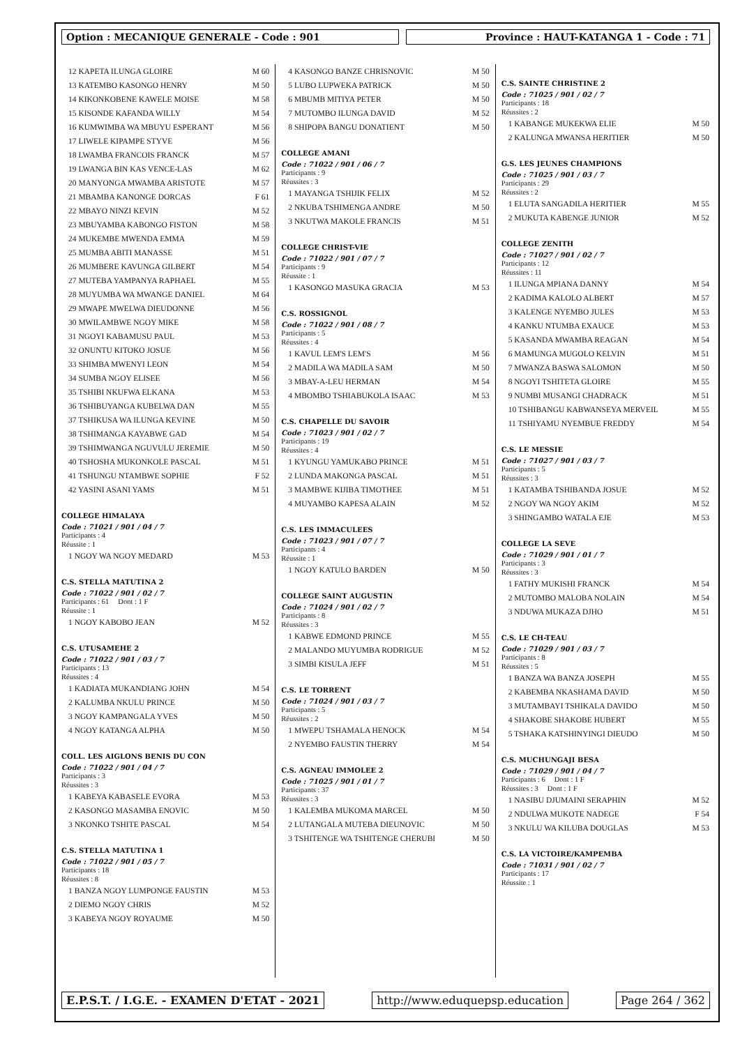Option : MECANIQUE GENERALE - Code : 901 Province : HAUT-KATANGA 1 - Code : 71
12 KAPETA ILUNGA GLOIRE M 60
13 KATEMBO KASONGO HENRY M 50
14 KIKONKOBENE KAWELE MOISE M 58
15 KISONDE KAFANDA WILLY M 54
16 KUMWIMBA WA MBUYU ESPERANT M 56
17 LIWELE KIPAMPE STYVE M 56
18 LWAMBA FRANCOIS FRANCK M 57
19 LWANGA BIN KAS VENCE-LAS M 62
20 MANYONGA MWAMBA ARISTOTE M 57
21 MBAMBA KANONGE DORCAS F 61
22 MBAYO NINZI KEVIN M 52
23 MBUYAMBA KABONGO FISTON M 58
24 MUKEMBE MWENDA EMMA M 59
25 MUMBA ABITI MANASSE M 51
26 MUMBERE KAVUNGA GILBERT M 54
27 MUTEBA YAMPANYA RAPHAEL M 55
28 MUYUMBA WA MWANGE DANIEL M 64
29 MWAPE MWELWA DIEUDONNE M 56
30 MWILAMBWE NGOY MIKE M 58
31 NGOYI KABAMUSU PAUL M 53
32 ONUNTU KITOKO JOSUE M 56
33 SHIMBA MWENYI LEON M 54
34 SUMBA NGOY ELISEE M 56
35 TSHIBI NKUFWA ELKANA M 53
36 TSHIBUYANGA KUBELWA DAN M 55
37 TSHIKUSA WA ILUNGA KEVINE M 50
38 TSHIMANGA KAYABWE GAD M 54
39 TSHIMWANGA NGUVULU JEREMIE M 50
40 TSHOSHA MUKONKOLE PASCAL M 51
41 TSHUNGU NTAMBWE SOPHIE F 52
42 YASINI ASANI YAMS M 51
COLLEGE HIMALAYA
Code : 71021 / 901 / 04 / 7
Participants : 4
Réussite : 1
1 NGOY WA NGOY MEDARD M 53
C.S. STELLA MATUTINA 2
Code : 71022 / 901 / 02 / 7
Participants : 61 Dont : 1 F
Réussite : 1
1 NGOY KABOBO JEAN M 52
C.S. UTUSAMEHE 2
Code : 71022 / 901 / 03 / 7
Participants : 13
Réussites : 4
1 KADIATA MUKANDIANG JOHN M 54
2 KALUMBA NKULU PRINCE M 50
3 NGOY KAMPANGALA YVES M 50
4 NGOY KATANGA ALPHA M 50
COLL. LES AIGLONS BENIS DU CON
Code : 71022 / 901 / 04 / 7
Participants : 3
Réussites : 3
1 KABEYA KABASELE EVORA M 53
2 KASONGO MASAMBA ENOVIC M 50
3 NKONKO TSHITE PASCAL M 54
C.S. STELLA MATUTINA 1
Code : 71022 / 901 / 05 / 7
Participants : 18
Réussites : 8
1 BANZA NGOY LUMPONGE FAUSTIN M 53
2 DIEMO NGOY CHRIS M 52
3 KABEYA NGOY ROYAUME M 50
4 KASONGO BANZE CHRISNOVIC M 50
5 LUBO LUPWEKA PATRICK M 50
6 MBUMB MITIYA PETER M 50
7 MUTOMBO ILUNGA DAVID M 52
8 SHIPOPA BANGU DONATIENT M 50
COLLEGE AMANI
Code : 71022 / 901 / 06 / 7
Participants : 9
Réussites : 3
1 MAYANGA TSHIJIK FELIX M 52
2 NKUBA TSHIMENGA ANDRE M 50
3 NKUTWA MAKOLE FRANCIS M 51
COLLEGE CHRIST-VIE
Code : 71022 / 901 / 07 / 7
Participants : 9
Réussite : 1
1 KASONGO MASUKA GRACIA M 53
C.S. ROSSIGNOL
Code : 71022 / 901 / 08 / 7
Participants : 5
Réussites : 4
1 KAVUL LEM'S LEM'S M 56
2 MADILA WA MADILA SAM M 50
3 MBAY-A-LEU HERMAN M 54
4 MBOMBO TSHIABUKOLA ISAAC M 53
C.S. CHAPELLE DU SAVOIR
Code : 71023 / 901 / 02 / 7
Participants : 19
Réussites : 4
1 KYUNGU YAMUKABO PRINCE M 51
2 LUNDA MAKONGA PASCAL M 51
3 MAMBWE KIJIBA TIMOTHEE M 51
4 MUYAMBO KAPESA ALAIN M 52
C.S. LES IMMACULEES
Code : 71023 / 901 / 07 / 7
Participants : 4
Réussite : 1
1 NGOY KATULO BARDEN M 50
COLLEGE SAINT AUGUSTIN
Code : 71024 / 901 / 02 / 7
Participants : 8
Réussites : 3
1 KABWE EDMOND PRINCE M 55
2 MALANDO MUYUMBA RODRIGUE M 52
3 SIMBI KISULA JEFF M 51
C.S. LE TORRENT
Code : 71024 / 901 / 03 / 7
Participants : 5
Réussites : 2
1 MWEPU TSHAMALA HENOCK M 54
2 NYEMBO FAUSTIN THERRY M 54
C.S. AGNEAU IMMOLEE 2
Code : 71025 / 901 / 01 / 7
Participants : 37
Réussites : 3
1 KALEMBA MUKOMA MARCEL M 50
2 LUTANGALA MUTEBA DIEUNOVIC M 50
3 TSHITENGE WA TSHITENGE CHERUBI M 50
C.S. SAINTE CHRISTINE 2
Code : 71025 / 901 / 02 / 7
Participants : 18
Réussites : 2
1 KABANGE MUKEKWA ELIE M 50
2 KALUNGA MWANSA HERITIER M 50
G.S. LES JEUNES CHAMPIONS
Code : 71025 / 901 / 03 / 7
Participants : 29
Réussites : 2
1 ELUTA SANGADILA HERITIER M 55
2 MUKUTA KABENGE JUNIOR M 52
COLLEGE ZENITH
Code : 71027 / 901 / 02 / 7
Participants : 12
Réussites : 11
1 ILUNGA MPIANA DANNY M 54
2 KADIMA KALOLO ALBERT M 57
3 KALENGE NYEMBO JULES M 53
4 KANKU NTUMBA EXAUCE M 53
5 KASANDA MWAMBA REAGAN M 54
6 MAMUNGA MUGOLO KELVIN M 51
7 MWANZA BASWA SALOMON M 50
8 NGOYI TSHITETA GLOIRE M 55
9 NUMBI MUSANGI CHADRACK M 51
10 TSHIBANGU KABWANSEYA MERVEIL M 55
11 TSHIYAMU NYEMBUE FREDDY M 54
C.S. LE MESSIE
Code : 71027 / 901 / 03 / 7
Participants : 5
Réussites : 3
1 KATAMBA TSHIBANDA JOSUE M 52
2 NGOY WA NGOY AKIM M 52
3 SHINGAMBO WATALA EJE M 53
COLLEGE LA SEVE
Code : 71029 / 901 / 01 / 7
Participants : 3
Réussites : 3
1 FATHY MUKISHI FRANCK M 54
2 MUTOMBO MALOBA NOLAIN M 54
3 NDUWA MUKAZA DJHO M 51
C.S. LE CH-TEAU
Code : 71029 / 901 / 03 / 7
Participants : 8
Réussites : 5
1 BANZA WA BANZA JOSEPH M 55
2 KABEMBA NKASHAMA DAVID M 50
3 MUTAMBAYI TSHIKALA DAVIDO M 50
4 SHAKOBE SHAKOBE HUBERT M 55
5 TSHAKA KATSHINYINGI DIEUDO M 50
C.S. MUCHUNGAJI BESA
Code : 71029 / 901 / 04 / 7
Participants : 6 Dont : 1 F
Réussites : 3 Dont : 1 F
1 NASIBU DJUMAINI SERAPHIN M 52
2 NDULWA MUKOTE NADEGE F 54
3 NKULU WA KILUBA DOUGLAS M 53
C.S. LA VICTOIRE/KAMPEMBA
Code : 71031 / 901 / 02 / 7
Participants : 17
Réussite : 1
E.P.S.T. / I.G.E. - EXAMEN D'ETAT - 2021
http://www.eduquepsp.education Page 264 / 362